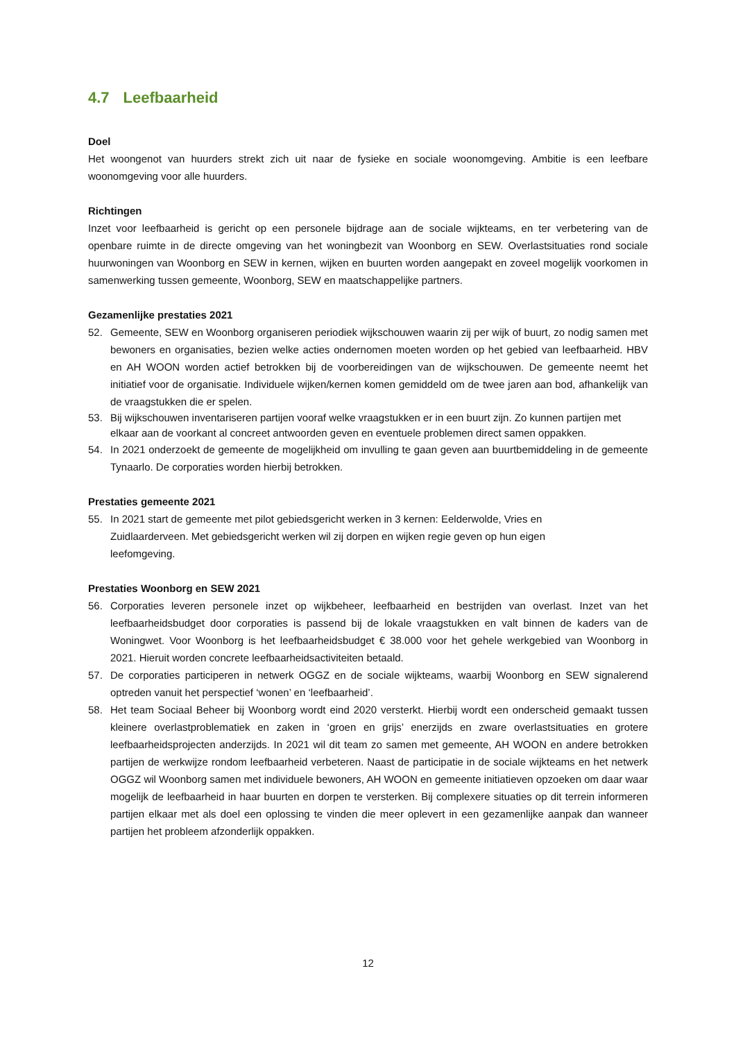4.7 Leefbaarheid
Doel
Het woongenot van huurders strekt zich uit naar de fysieke en sociale woonomgeving. Ambitie is een leefbare woonomgeving voor alle huurders.
Richtingen
Inzet voor leefbaarheid is gericht op een personele bijdrage aan de sociale wijkteams, en ter verbetering van de openbare ruimte in de directe omgeving van het woningbezit van Woonborg en SEW. Overlastsituaties rond sociale huurwoningen van Woonborg en SEW in kernen, wijken en buurten worden aangepakt en zoveel mogelijk voorkomen in samenwerking tussen gemeente, Woonborg, SEW en maatschappelijke partners.
Gezamenlijke prestaties 2021
52. Gemeente, SEW en Woonborg organiseren periodiek wijkschouwen waarin zij per wijk of buurt, zo nodig samen met bewoners en organisaties, bezien welke acties ondernomen moeten worden op het gebied van leefbaarheid. HBV en AH WOON worden actief betrokken bij de voorbereidingen van de wijkschouwen. De gemeente neemt het initiatief voor de organisatie. Individuele wijken/kernen komen gemiddeld om de twee jaren aan bod, afhankelijk van de vraagstukken die er spelen.
53. Bij wijkschouwen inventariseren partijen vooraf welke vraagstukken er in een buurt zijn. Zo kunnen partijen met elkaar aan de voorkant al concreet antwoorden geven en eventuele problemen direct samen oppakken.
54. In 2021 onderzoekt de gemeente de mogelijkheid om invulling te gaan geven aan buurtbemiddeling in de gemeente Tynaarlo. De corporaties worden hierbij betrokken.
Prestaties gemeente 2021
55. In 2021 start de gemeente met pilot gebiedsgericht werken in 3 kernen: Eelderwolde, Vries en Zuidlaarderveen. Met gebiedsgericht werken wil zij dorpen en wijken regie geven op hun eigen leefomgeving.
Prestaties Woonborg en SEW 2021
56. Corporaties leveren personele inzet op wijkbeheer, leefbaarheid en bestrijden van overlast. Inzet van het leefbaarheidsbudget door corporaties is passend bij de lokale vraagstukken en valt binnen de kaders van de Woningwet. Voor Woonborg is het leefbaarheidsbudget € 38.000 voor het gehele werkgebied van Woonborg in 2021. Hieruit worden concrete leefbaarheidsactiviteiten betaald.
57. De corporaties participeren in netwerk OGGZ en de sociale wijkteams, waarbij Woonborg en SEW signalerend optreden vanuit het perspectief ‘wonen’ en ‘leefbaarheid’.
58. Het team Sociaal Beheer bij Woonborg wordt eind 2020 versterkt. Hierbij wordt een onderscheid gemaakt tussen kleinere overlastproblematiek en zaken in ‘groen en grijs’ enerzijds en zware overlastsituaties en grotere leefbaarheidsprojecten anderzijds. In 2021 wil dit team zo samen met gemeente, AH WOON en andere betrokken partijen de werkwijze rondom leefbaarheid verbeteren. Naast de participatie in de sociale wijkteams en het netwerk OGGZ wil Woonborg samen met individuele bewoners, AH WOON en gemeente initiatieven opzoeken om daar waar mogelijk de leefbaarheid in haar buurten en dorpen te versterken. Bij complexere situaties op dit terrein informeren partijen elkaar met als doel een oplossing te vinden die meer oplevert in een gezamenlijke aanpak dan wanneer partijen het probleem afzonderlijk oppakken.
12